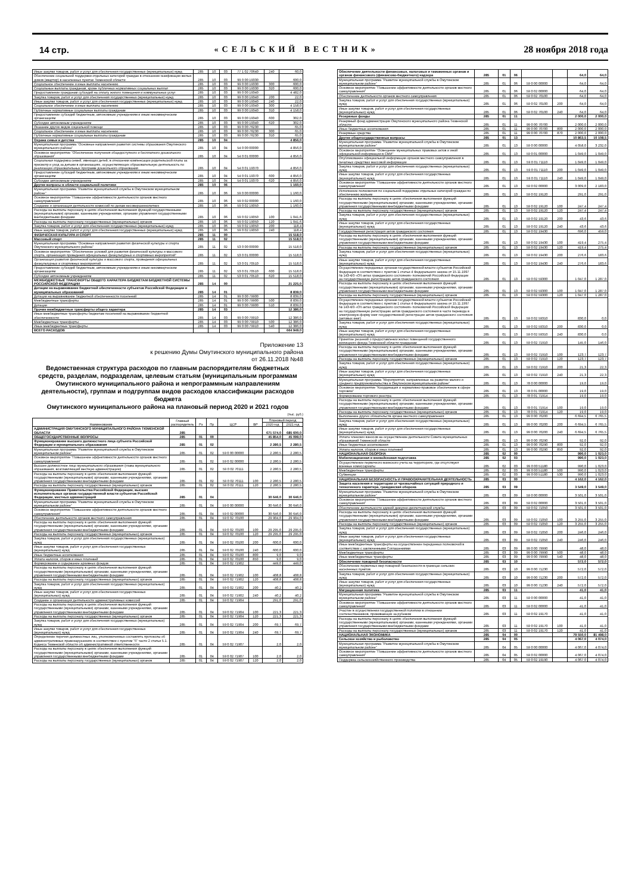14 стр. «СЕЛЬСКИЙ ВЕСТНИК» 28 ноября 2018 года
| Иные закупки товаров, работ и услуг для обеспечения государственных (муниципальных) нужд | 285 | 10 | 03 | 77 1 02 70640 | 240 | 60,0 |
| Обеспечение социальной поддержки отдельных категорий граждан в отношении газификации жилых домов (квартир) в населенных пунктах Тюменской области | 285 | 10 | 03 | 99 0 00 19330 | | 600,0 |
| Социальное обеспечение и иные выплаты населению | 285 | 10 | 03 | 99 0 00 19330 | 300 | 600,0 |
| Социальные выплаты гражданам, кроме публичных нормативных социальных выплат | 285 | 10 | 03 | 99 0 00 19330 | 320 | 600,0 |
| Предоставление гражданам субсидий на оплату жилого помещения и коммунальных услуг | 285 | 10 | 03 | 99 0 00 19340 | | 4 482,0 |
| Закупка товаров, работ и услуг для обеспечения государственных (муниципальных) нужд | 285 | 10 | 03 | 99 0 00 19340 | 200 | 22,0 |
| Иные закупки товаров, работ и услуг для обеспечения государственных (муниципальных) нужд | 285 | 10 | 03 | 99 0 00 19340 | 240 | 22,0 |
| Социальное обеспечение и иные выплаты населению | 285 | 10 | 03 | 99 0 00 19340 | 300 | 4 158,0 |
| Публичные нормативные социальные выплаты гражданам | 285 | 10 | 03 | 99 0 00 19340 | 310 | 4 158,0 |
| Предоставление субсидий бюджетным, автономным учреждениям и иным некоммерческим организациям | 285 | 10 | 03 | 99 0 00 19340 | 600 | 302,0 |
| Субсидии автономным учреждениям | 285 | 10 | 03 | 99 0 00 19340 | 620 | 302,0 |
| Оказание других видов социальной помощи | 285 | 10 | 03 | 99 0 00 76230 | | 65,0 |
| Социальное обеспечение и иные выплаты населению | 285 | 10 | 03 | 99 0 00 76230 | 300 | 65,0 |
| Публичные нормативные социальные выплаты гражданам | 285 | 10 | 03 | 99 0 00 76230 | 310 | 65,0 |
| Охрана семьи и детства | 285 | 10 | 04 | | | 4 856,0 |
| Муниципальная программа "Основные направления развития системы образования Омутинского муниципального района" | 285 | 10 | 04 | 54 0 00 00000 | | 4 856,0 |
| Основное мероприятие "Обеспечение получения общедоступного и бесплатного дошкольного образования" | 285 | 10 | 04 | 54 0 01 00000 | | 4 856,0 |
| Социальная поддержка семей, имеющих детей, в отношении компенсации родительской платы за присмотр и уход за детьми в организациях, осуществляющих образовательную деятельность по реализации образовательных программ дошкольного образования | 285 | 10 | 04 | 54 0 01 19370 | | 4 856,0 |
| Предоставление субсидий бюджетным, автономным учреждениям и иным некоммерческим организациям | 285 | 10 | 04 | 54 0 01 19370 | 600 | 4 856,0 |
| Субсидии автономным учреждениям | 285 | 10 | 04 | 54 0 01 19370 | 620 | 4 856,0 |
| Другие вопросы в области социальной политики | 285 | 10 | 06 | | | 1 160,0 |
| Муниципальная программа "Развитие муниципальной службы в Омутинском муниципальном районе" | 285 | 10 | 06 | 59 0 00 00000 | | 1 160,0 |
| Основное мероприятие "Повышение эффективности деятельности органов местного самоуправления" | 285 | 10 | 06 | 59 0 02 00000 | | 1 160,0 |
| Создание и организация деятельности комиссий по делам несовершеннолетних | 285 | 10 | 06 | 59 0 02 19050 | | 1 160,0 |
| Расходы на выплаты персоналу в целях обеспечения выполнения функций государственными (муниципальными) органами, казенными учреждениями, органами управления государственными внебюджетными фондами | 285 | 10 | 06 | 59 0 02 19050 | 100 | 1 041,6 |
| Расходы на выплаты персоналу государственных (муниципальных) органов | 285 | 10 | 06 | 59 0 02 19050 | 120 | 1 041,6 |
| Закупка товаров, работ и услуг для обеспечения государственных (муниципальных) нужд | 285 | 10 | 06 | 59 0 02 19050 | 200 | 118,4 |
| Иные закупки товаров, работ и услуг для обеспечения государственных (муниципальных) нужд | 285 | 10 | 06 | 59 0 02 19050 | 240 | 118,4 |
| ФИЗИЧЕСКАЯ КУЛЬТУРА И СПОРТ | 285 | 11 | 00 | | | 15 518,0 |
| Массовый спорт | 285 | 11 | 02 | | | 15 518,0 |
| Муниципальная программа "Основные направления развития физической культуры и спорта Омутинского муниципального района" | 285 | 11 | 02 | 53 0 00 00000 | | 15 518,0 |
| Основное мероприятие "Обеспечение условий для развития физической культуры и массового спорта, организация проведения официальных физкультурных и спортивных мероприятий" | 285 | 11 | 02 | 53 0 01 00000 | | 15 518,0 |
| Организация развития физической культуры и массового спорта, проведения официальных физкультурных и спортивных мероприятий | 285 | 11 | 02 | 53 0 01 70510 | | 15 518,0 |
| Предоставление субсидий бюджетным, автономным учреждениям и иным некоммерческим организациям | 285 | 11 | 02 | 53 0 01 70510 | 600 | 15 518,0 |
| Субсидии автономным учреждениям | 285 | 11 | 02 | 53 0 01 70510 | 620 | 15 518,0 |
| МЕЖБЮДЖЕТНЫЕ ТРАНСФЕРТЫ ОБЩЕГО ХАРАКТЕРА БЮДЖЕТАМ БЮДЖЕТНОЙ СИСТЕМЫ РОССИЙСКОЙ ФЕДЕРАЦИИ | 285 | 14 | 00 | | | 21 225,0 |
| Дотации на выравнивание бюджетной обеспеченности субъектов Российской Федерации и муниципальных образований | 285 | 14 | 01 | | | 8 839,0 |
| Дотации на выравнивание бюджетной обеспеченности поселений | 285 | 14 | 01 | 99 0 00 79900 | | 8 839,0 |
| Межбюджетные трансферты | 285 | 14 | 01 | 99 0 00 79900 | 500 | 8 839,0 |
| Дотации | 285 | 14 | 01 | 99 0 00 79900 | 510 | 8 839,0 |
| Прочие межбюджетные трансферты общего характера | 285 | 14 | 03 | | | 12 386,0 |
| Иные межбюджетные трансферты бюджетам поселений на выравнивание бюджетной обеспеченности | 285 | 14 | 03 | 99 0 00 79910 | | 12 386,0 |
| Межбюджетные трансферты | 285 | 14 | 03 | 99 0 00 79910 | 500 | 12 386,0 |
| Иные межбюджетные трансферты | 285 | 14 | 03 | 99 0 00 79910 | 540 | 12 386,0 |
| ВСЕГО РАСХОДОВ | | | | | | 664 949,0 |
Приложение 13
к решению Думы Омутинского муниципального района
от 26.11.2018 №48
Ведомственная структура расходов по главным распорядителям бюджетных средств, разделам, подразделам, целевым статьям (муниципальным программам Омутинского муниципального района и непрограммным направлениям деятельности), группам и подгруппам видов расходов классификации расходов бюджета
Омутинского муниципального района на плановый период 2020 и 2021 годов
(тыс. руб.)
| Наименование | Главный распорядитель | Рз | Пр | ЦСР | ВР | Плановый период | |
| --- | --- | --- | --- | --- | --- | --- | --- |
| | | | | | | 2020 год | 2021 год |
| АДМИНИСТРАЦИЯ ОМУТИНСКОГО МУНИЦИПАЛЬНОГО РАЙОНА ТЮМЕНСКОЙ ОБЛАСТИ | 285 | | | | | 671 574,0 | 685 600,0 |
| ОБЩЕГОСУДАРСТВЕННЫЕ ВОПРОСЫ | 285 | 01 | 00 | | | 45 854,0 | 45 099,0 |
| Функционирование высшего должностного лица субъекта Российской Федерации и муниципального образования | 285 | 01 | 02 | | | 2 280,5 | 2 280,5 |
| Муниципальная программа "Развитие муниципальной службы в Омутинском муниципальном районе" | 285 | 01 | 02 | 59 0 00 00000 | | 2 280,5 | 2 280,5 |
| Основное мероприятие "Повышение эффективности деятельности органов местного самоуправления" | 285 | 01 | 02 | 59 0 02 00000 | | 2 280,5 | 2 280,5 |
| Высшее должностное лицо муниципального образования (глава муниципального образования, возглавляющий местную администрацию) | 285 | 01 | 02 | 59 0 02 70111 | | 2 280,5 | 2 280,5 |
| Расходы на выплаты персоналу в целях обеспечения выполнения функций государственными (муниципальными) органами, казенными учреждениями, органами управления государственными внебюджетными фондами | 285 | 01 | 02 | 59 0 02 70111 | 100 | 2 280,5 | 2 280,5 |
| Расходы на выплаты персоналу государственных (муниципальных) органов | 285 | 01 | 02 | 59 0 02 70111 | 120 | 2 280,5 | 2 280,5 |
| Функционирование Правительства Российской Федерации, высших исполнительных органов государственной власти субъектов Российской Федерации, местных администраций | 285 | 01 | 04 | | | 30 646,0 | 30 646,0 |
| Муниципальная программа "Развитие муниципальной службы в Омутинском муниципальном районе" | 285 | 01 | 04 | 59 0 00 00000 | | 30 646,0 | 30 646,0 |
| Основное мероприятие "Повышение эффективности деятельности органов местного самоуправления" | 285 | 01 | 04 | 59 0 02 00000 | | 30 646,0 | 30 646,0 |
| Обеспечение деятельности органов местного самоуправления | 285 | 01 | 04 | 59 0 02 70100 | | 29 904,0 | 29 904,0 |
| Расходы на выплаты персоналу в целях обеспечения выполнения функций государственными (муниципальными) органами, казенными учреждениями, органами управления государственными внебюджетными фондами | 285 | 01 | 04 | 59 0 02 70100 | 100 | 29 295,0 | 29 295,0 |
| Расходы на выплаты персоналу государственных (муниципальных) органов | 285 | 01 | 04 | 59 0 02 70100 | 120 | 29 295,0 | 29 295,0 |
| Закупка товаров, работ и услуг для обеспечения государственных (муниципальных) нужд | 285 | 01 | 04 | 59 0 02 70100 | 200 | 600,0 | 600,0 |
| Иные закупки товаров, работ и услуг для обеспечения государственных (муниципальных) нужд | 285 | 01 | 04 | 59 0 02 70100 | 240 | 600,0 | 600,0 |
| Иные бюджетные ассигнования | 285 | 01 | 04 | 59 0 02 70100 | 800 | 9,0 | 9,0 |
| Уплата налогов, сборов и иных платежей | 285 | 01 | 04 | 59 0 02 70100 | 850 | 9,0 | 9,0 |
| Формирование и содержание архивных фондов | 285 | 01 | 04 | 59 0 02 71902 | | 449,0 | 449,0 |
| Расходы на выплаты персоналу в целях обеспечения выполнения функций государственными (муниципальными) органами, казенными учреждениями, органами управления государственными внебюджетными фондами | 285 | 01 | 04 | 59 0 02 71902 | 100 | 408,8 | 408,8 |
| Расходы на выплаты персоналу государственных (муниципальных) органов | 285 | 01 | 04 | 59 0 02 71902 | 120 | 408,8 | 408,8 |
| Закупка товаров, работ и услуг для обеспечения государственных (муниципальных) нужд | 285 | 01 | 04 | 59 0 02 71902 | 200 | 40,2 | 40,2 |
| Иные закупки товаров, работ и услуг для обеспечения государственных (муниципальных) нужд | 285 | 01 | 04 | 59 0 02 71902 | 240 | 40,2 | 40,2 |
| Создание и организация деятельности административных комиссий | 285 | 01 | 04 | 59 0 02 71904 | | 291,0 | 291,0 |
| Расходы на выплаты персоналу в целях обеспечения выполнения функций государственными (муниципальными) органами, казенными учреждениями, органами управления государственными внебюджетными фондами | 285 | 01 | 04 | 59 0 02 71904 | 100 | 221,3 | 221,3 |
| Расходы на выплаты персоналу государственных (муниципальных) органов | 285 | 01 | 04 | 59 0 02 71904 | 120 | 221,3 | 221,3 |
| Закупка товаров, работ и услуг для обеспечения государственных (муниципальных) нужд | 285 | 01 | 04 | 59 0 02 71904 | 200 | 69,7 | 69,7 |
| Иные закупки товаров, работ и услуг для обеспечения государственных (муниципальных) нужд | 285 | 01 | 04 | 59 0 02 71904 | 240 | 69,7 | 69,7 |
| Определение перечня должностных лиц, уполномоченных составлять протоколы об административных правонарушениях в соответствии с пунктом "б" части 2 статьи 5.1. Кодекса Тюменской области об административной ответственности | 285 | 01 | 04 | 59 0 02 71907 | | 2,0 | 2,0 |
| Расходы на выплаты персоналу в целях обеспечения выполнения функций государственными (муниципальными) органами, казенными учреждениями, органами управления государственными внебюджетными фондами | 285 | 01 | 04 | 59 0 02 71907 | 100 | 2,0 | 2,0 |
| Расходы на выплаты персоналу государственных (муниципальных) органов | 285 | 01 | 04 | 59 0 02 71907 | 120 | 2,0 | 2,0 |
| Обеспечение деятельности финансовых, налоговых и таможенных органов и органов финансового (финансово-бюджетного) надзора | 285 | 01 | 06 | | | 64,0 | 64,0 |
| Муниципальная программа "Развитие муниципальной службы в Омутинском муниципальном районе" | 285 | 01 | 06 | 59 0 00 00000 | | 64,0 | 64,0 |
| Основное мероприятие "Повышение эффективности деятельности органов местного самоуправления" | 285 | 01 | 06 | 59 0 02 00000 | | 64,0 | 64,0 |
| Обеспечение деятельности органов местного самоуправления | 285 | 01 | 06 | 59 0 02 70100 | | 64,0 | 64,0 |
| Закупка товаров, работ и услуг для обеспечения государственных (муниципальных) нужд | 285 | 01 | 06 | 59 0 02 70100 | 200 | 64,0 | 64,0 |
| Иные закупки товаров, работ и услуг для обеспечения государственных (муниципальных) нужд | 285 | 01 | 06 | 59 0 02 70100 | 240 | 64,0 | 64,0 |
| Резервные фонды | 285 | 01 | 11 | | | 2 000,0 | 2 000,0 |
| Резервный фонд администрации Омутинского муниципального района Тюменской области | 285 | 01 | 11 | 99 0 00 70700 | | 2 000,0 | 2 000,0 |
| Иные бюджетные ассигнования | 285 | 01 | 11 | 99 0 00 70700 | 800 | 2 000,0 | 2 000,0 |
| Резервные средства | 285 | 01 | 11 | 99 0 00 70700 | 870 | 2 000,0 | 2 000,0 |
| Другие общегосударственные вопросы | 285 | 01 | 13 | | | 10 863,5 | 10 108,5 |
| Муниципальная программа "Развитие муниципальной службы в Омутинском муниципальном районе" | 285 | 01 | 13 | 59 0 00 00000 | | 4 058,0 | 3 232,0 |
| Основное мероприятие "Освещение муниципальных правовых актов и иной официальной информации в СМИ" | 285 | 01 | 13 | 59 0 01 00000 | | 1 049,0 | 1 049,0 |
| Опубликование официальной информации органов местного самоуправления в печатных средствах массовой информации | 285 | 01 | 13 | 59 0 01 71110 | | 1 049,0 | 1 049,0 |
| Закупка товаров, работ и услуг для обеспечения государственных (муниципальных) нужд | 285 | 01 | 13 | 59 0 01 71110 | 200 | 1 049,0 | 1 049,0 |
| Иные закупки товаров, работ и услуг для обеспечения государственных (муниципальных) нужд | 285 | 01 | 13 | 59 0 01 71110 | 240 | 1 049,0 | 1 049,0 |
| Основное мероприятие "Повышение эффективности деятельности органов местного самоуправления" | 285 | 01 | 13 | 59 0 02 00000 | | 3 009,0 | 2 183,0 |
| Исполнение полномочия по социальной поддержке отдельных категорий граждан по обеспечению жильем | 285 | 01 | 13 | 59 0 02 19120 | | 291,0 | 291,0 |
| Расходы на выплаты персоналу в целях обеспечения выполнения функций государственными (муниципальными) органами, казенными учреждениями, органами управления государственными внебюджетными фондами | 285 | 01 | 13 | 59 0 02 19120 | 100 | 247,4 | 247,4 |
| Расходы на выплаты персоналу государственных (муниципальных) органов | 285 | 01 | 13 | 59 0 02 19120 | 120 | 247,4 | 247,4 |
| Закупка товаров, работ и услуг для обеспечения государственных (муниципальных) нужд | 285 | 01 | 13 | 59 0 02 19120 | 200 | 43,6 | 43,6 |
| Иные закупки товаров, работ и услуг для обеспечения государственных (муниципальных) нужд | 285 | 01 | 13 | 59 0 02 19120 | 240 | 43,6 | 43,6 |
| Государственная регистрация актов гражданского состояния | 285 | 01 | 13 | 59 0 02 19430 | | 696,0 | 459,0 |
| Расходы на выплаты персоналу в целях обеспечения выполнения функций государственными (муниципальными) органами, казенными учреждениями, органами управления государственными внебюджетными фондами | 285 | 01 | 13 | 59 0 02 19430 | 100 | 419,4 | 275,4 |
| Расходы на выплаты персоналу государственных (муниципальных) органов | 285 | 01 | 13 | 59 0 02 19430 | 120 | 419,4 | 275,4 |
| Закупка товаров, работ и услуг для обеспечения государственных (муниципальных) нужд | 285 | 01 | 13 | 59 0 02 19430 | 200 | 276,6 | 183,6 |
| Иные закупки товаров, работ и услуг для обеспечения государственных (муниципальных) нужд | 285 | 01 | 13 | 59 0 02 19430 | 240 | 276,6 | 183,6 |
| Осуществление переданных органам государственной власти субъектов Российской Федерации в соответствии с пунктом 1 статьи 4 Федерального закона от 15.11.1997 № 143-ФЗ «Об актах гражданского состояния» полномочий Российской Федерации на государственную регистрацию актов гражданского состояния | 285 | 01 | 13 | 59 0 02 59300 | | 1 047,0 | 1 287,0 |
| Расходы на выплаты персоналу в целях обеспечения выполнения функций государственными (муниципальными) органами, казенными учреждениями, органами управления государственными внебюджетными фондами | 285 | 01 | 13 | 59 0 02 59300 | 100 | 1 047,0 | 1 287,0 |
| Расходы на выплаты персоналу государственных (муниципальных) органов | 285 | 01 | 13 | 59 0 02 59300 | 120 | 1 047,0 | 1 287,0 |
| Осуществление переданных органам государственной власти субъектов Российской Федерации в соответствии с пунктом 1 статьи 4 Федерального закона от 15.11.1997 № 143-ФЗ «Об актах гражданского состояния» полномочий Российской Федерации на государственную регистрацию актов гражданского состояния в части перевода в электронную форму книг государственной регистрации актов гражданского состояния (актовых книг) | 285 | 01 | 13 | 59 0 02 59310 | | 830,0 | 0,0 |
| Закупка товаров, работ и услуг для обеспечения государственных (муниципальных) нужд | 285 | 01 | 13 | 59 0 02 59310 | 200 | 830,0 | 0,0 |
| Иные закупки товаров, работ и услуг для обеспечения государственных (муниципальных) нужд | 285 | 01 | 13 | 59 0 02 59310 | 240 | 830,0 | 0,0 |
| Принятие решений о предоставлении жилых помещений государственного жилищного фонда Тюменской области гражданам | 285 | 01 | 13 | 59 0 02 71910 | | 145,0 | 146,0 |
| Расходы на выплаты персоналу в целях обеспечения выполнения функций государственными (муниципальными) органами, казенными учреждениями, органами управления государственными внебюджетными фондами | 285 | 01 | 13 | 59 0 02 71910 | 100 | 123,7 | 123,7 |
| Расходы на выплаты персоналу государственных (муниципальных) органов | 285 | 01 | 13 | 59 0 02 71910 | 120 | 123,7 | 123,7 |
| Закупка товаров, работ и услуг для обеспечения государственных (муниципальных) нужд | 285 | 01 | 13 | 59 0 02 71910 | 200 | 21,3 | 22,3 |
| Иные закупки товаров, работ и услуг для обеспечения государственных (муниципальных) нужд | 285 | 01 | 13 | 59 0 02 71910 | 240 | 21,3 | 22,3 |
| Муниципальная программа "Мероприятия, направленные на развитие малого и среднего предпринимательства в Омутинском муниципальном районе" | 285 | 01 | 13 | 78 0 00 00000 | | 19,0 | 19,0 |
| Основное мероприятие "Координация и нормативно-правовое обеспечение в сфере торговли" | 285 | 01 | 13 | 78 0 01 00000 | | 19,0 | 19,0 |
| Формирование торгового реестра | 285 | 01 | 13 | 78 0 01 71914 | | 19,0 | 19,0 |
| Расходы на выплаты персоналу в целях обеспечения выполнения функций государственными (муниципальными) органами, казенными учреждениями, органами управления государственными внебюджетными фондами | 285 | 01 | 13 | 78 0 01 71914 | 100 | 19,0 | 19,0 |
| Расходы на выплаты персоналу государственных (муниципальных) органов | 285 | 01 | 13 | 78 0 01 71914 | 120 | 19,0 | 19,0 |
| Выполнение других обязательств органа местного самоуправления | 285 | 01 | 13 | 99 0 00 70200 | | 6 694,5 | 6 765,5 |
| Закупка товаров, работ и услуг для обеспечения государственных (муниципальных) нужд | 285 | 01 | 13 | 99 0 00 70200 | 200 | 6 694,5 | 6 765,5 |
| Иные закупки товаров, работ и услуг для обеспечения государственных (муниципальных) нужд | 285 | 01 | 13 | 99 0 00 70200 | 240 | 6 694,5 | 6 765,5 |
| Уплата членских взносов на осуществление деятельности Совета муниципальных образований Тюменской области | 285 | 01 | 13 | 99 0 00 70290 | | 92,0 | 92,0 |
| Иные бюджетные ассигнования | 285 | 01 | 13 | 99 0 00 70290 | 800 | 92,0 | 92,0 |
| Уплата налогов, сборов и иных платежей | 285 | 01 | 13 | 99 0 00 70290 | 850 | 92,0 | 92,0 |
| НАЦИОНАЛЬНАЯ ОБОРОНА | 285 | 02 | 00 | | | 990,0 | 1 023,0 |
| Мобилизационная и вневойсковая подготовка | 285 | 02 | 03 | | | 990,0 | 1 023,0 |
| Осуществление первичного воинского учета на территориях, где отсутствуют военные комиссариаты | 285 | 02 | 03 | 99 0 00 51180 | | 990,0 | 1 023,0 |
| Межбюджетные трансферты | 285 | 02 | 03 | 99 0 00 51180 | 500 | 990,0 | 1 023,0 |
| Субвенции | 285 | 02 | 03 | 99 0 00 51180 | 530 | 990,0 | 1 023,0 |
| НАЦИОНАЛЬНАЯ БЕЗОПАСНОСТЬ И ПРАВООХРАНИТЕЛЬНАЯ ДЕЯТЕЛЬНОСТЬ | 285 | 03 | 00 | | | 4 162,0 | 4 162,0 |
| Защита населения и территории от чрезвычайных ситуаций природного и техногенного характера, гражданская оборона | 285 | 03 | 09 | | | 3 549,0 | 3 549,0 |
| Муниципальная программа "Развитие муниципальной службы в Омутинском муниципальном районе" | 285 | 03 | 09 | 59 0 00 00000 | | 3 501,0 | 3 501,0 |
| Основное мероприятие "Повышение эффективности деятельности органов местного самоуправления" | 285 | 03 | 09 | 59 0 02 00000 | | 3 501,0 | 3 501,0 |
| Обеспечение деятельности единой дежурно-диспетчерской службы | 285 | 03 | 09 | 59 0 02 71050 | | 3 501,0 | 3 501,0 |
| Расходы на выплаты персоналу в целях обеспечения выполнения функций государственными (муниципальными) органами, казенными учреждениями, органами управления государственными внебюджетными фондами | 285 | 03 | 09 | 59 0 02 71050 | 100 | 3 255,0 | 3 255,0 |
| Расходы на выплаты персоналу государственных (муниципальных) органов | 285 | 03 | 09 | 59 0 02 71050 | 120 | 3 255,0 | 3 255,0 |
| Закупка товаров, работ и услуг для обеспечения государственных (муниципальных) нужд | 285 | 03 | 09 | 59 0 02 71050 | 200 | 246,0 | 246,0 |
| Иные закупки товаров, работ и услуг для обеспечения государственных (муниципальных) нужд | 285 | 03 | 09 | 59 0 02 71050 | 240 | 246,0 | 246,0 |
| Иные межбюджетные трансферты на осуществление переданных полномочий в соответствии с заключенными Соглашениями | 285 | 03 | 09 | 99 0 00 79990 | | 48,0 | 48,0 |
| Межбюджетные трансферты | 285 | 03 | 09 | 99 0 00 79990 | 500 | 48,0 | 48,0 |
| Иные межбюджетные трансферты | 285 | 03 | 09 | 99 0 00 79990 | 540 | 48,0 | 48,0 |
| Обеспечение пожарной безопасности | 285 | 03 | 10 | | | 572,0 | 572,0 |
| Обеспечение первичных мер пожарной безопасности в границах сельских населенных пунктов | 285 | 03 | 10 | 99 0 00 71230 | | 572,0 | 572,0 |
| Закупка товаров, работ и услуг для обеспечения государственных (муниципальных) нужд | 285 | 03 | 10 | 99 0 00 71230 | 200 | 572,0 | 572,0 |
| Иные закупки товаров, работ и услуг для обеспечения государственных (муниципальных) нужд | 285 | 03 | 10 | 99 0 00 71230 | 240 | 572,0 | 572,0 |
| Миграционная политика | 285 | 03 | 11 | | | 41,0 | 41,0 |
| Муниципальная программа "Развитие муниципальной службы в Омутинском муниципальном районе" | 285 | 03 | 11 | 59 0 00 00000 | | 41,0 | 41,0 |
| Основное мероприятие "Повышение эффективности деятельности органов местного самоуправления" | 285 | 03 | 11 | 59 0 02 00000 | | 41,0 | 41,0 |
| Участие в осуществлении государственной политики в отношении соотечественников, проживающих за рубежом | 285 | 03 | 11 | 59 0 02 19170 | | 41,0 | 41,0 |
| Расходы на выплаты персоналу в целях обеспечения выполнения функций государственными (муниципальными) органами, казенными учреждениями, органами управления государственными внебюджетными фондами | 285 | 03 | 11 | 59 0 02 19170 | 100 | 41,0 | 41,0 |
| Расходы на выплаты персоналу государственных (муниципальных) органов | 285 | 03 | 11 | 59 0 02 19170 | 120 | 41,0 | 41,0 |
| НАЦИОНАЛЬНАЯ ЭКОНОМИКА | 285 | 04 | 00 | | | 79 550,0 | 81 498,0 |
| Сельское хозяйство и рыболовство | 285 | 04 | 05 | | | 4 067,0 | 4 074,0 |
| Муниципальная программа "Развитие муниципальной службы в Омутинском муниципальном районе" | 285 | 04 | 05 | 59 0 00 00000 | | 4 067,0 | 4 074,0 |
| Основное мероприятие "Повышение эффективности деятельности органов местного самоуправления" | 285 | 04 | 05 | 59 0 02 00000 | | 4 067,0 | 4 074,0 |
| Поддержка сельскохозяйственного производства | 285 | 04 | 05 | 59 0 02 19190 | | 4 067,0 | 4 074,0 |